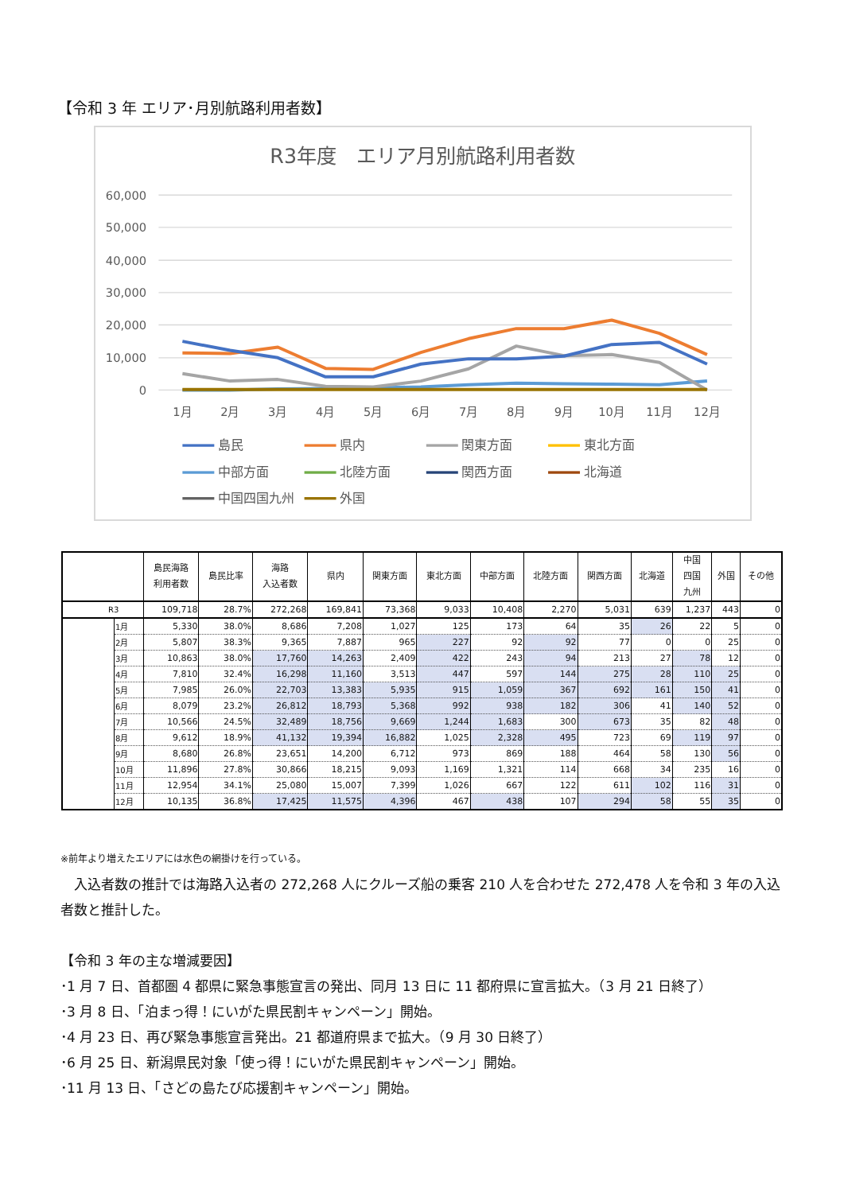【令和 3 年 エリア･月別航路利用者数】
R3年度　エリア月別航路利用者数
60,000
50,000
40,000
30,000
20,000
10,000
0
1月
2月
3月
4月
5月
6月
7月
8月
9月
10月
11月
12月
島民
県内
関東方面
東北方面
中部方面
北陸方面
関西方面
北海道
中国四国九州
外国
| | | 島民海路 利用者数 | 島民比率 | 海路 入込者数 | 県内 | 関東方面 | 東北方面 | 中部方面 | 北陸方面 | 関西方面 | 北海道 | 中国 四国 九州 | 外国 | その他 |
| --- | --- | --- | --- | --- | --- | --- | --- | --- | --- | --- | --- | --- | --- | --- |
| R3 | | 109,718 | 28.7% | 272,268 | 169,841 | 73,368 | 9,033 | 10,408 | 2,270 | 5,031 | 639 | 1,237 | 443 | 0 |
| | 1月 | 5,330 | 38.0% | 8,686 | 7,208 | 1,027 | 125 | 173 | 64 | 35 | 26 | 22 | 5 | 0 |
| | 2月 | 5,807 | 38.3% | 9,365 | 7,887 | 965 | 227 | 92 | 92 | 77 | 0 | 0 | 25 | 0 |
| | 3月 | 10,863 | 38.0% | 17,760 | 14,263 | 2,409 | 422 | 243 | 94 | 213 | 27 | 78 | 12 | 0 |
| | 4月 | 7,810 | 32.4% | 16,298 | 11,160 | 3,513 | 447 | 597 | 144 | 275 | 28 | 110 | 25 | 0 |
| | 5月 | 7,985 | 26.0% | 22,703 | 13,383 | 5,935 | 915 | 1,059 | 367 | 692 | 161 | 150 | 41 | 0 |
| | 6月 | 8,079 | 23.2% | 26,812 | 18,793 | 5,368 | 992 | 938 | 182 | 306 | 41 | 140 | 52 | 0 |
| | 7月 | 10,566 | 24.5% | 32,489 | 18,756 | 9,669 | 1,244 | 1,683 | 300 | 673 | 35 | 82 | 48 | 0 |
| | 8月 | 9,612 | 18.9% | 41,132 | 19,394 | 16,882 | 1,025 | 2,328 | 495 | 723 | 69 | 119 | 97 | 0 |
| | 9月 | 8,680 | 26.8% | 23,651 | 14,200 | 6,712 | 973 | 869 | 188 | 464 | 58 | 130 | 56 | 0 |
| | 10月 | 11,896 | 27.8% | 30,866 | 18,215 | 9,093 | 1,169 | 1,321 | 114 | 668 | 34 | 235 | 16 | 0 |
| | 11月 | 12,954 | 34.1% | 25,080 | 15,007 | 7,399 | 1,026 | 667 | 122 | 611 | 102 | 116 | 31 | 0 |
| | 12月 | 10,135 | 36.8% | 17,425 | 11,575 | 4,396 | 467 | 438 | 107 | 294 | 58 | 55 | 35 | 0 |
※前年より増えたエリアには水色の網掛けを行っている。
　入込者数の推計では海路入込者の 272,268 人にクルーズ船の乗客 210 人を合わせた 272,478 人を令和 3 年の入込者数と推計した。
【令和 3 年の主な増減要因】
･1 月 7 日、首都圏 4 都県に緊急事態宣言の発出、同月 13 日に 11 都府県に宣言拡大。（3 月 21 日終了）
･3 月 8 日、「泊まっ得！にいがた県民割キャンペーン」開始。
･4 月 23 日、再び緊急事態宣言発出。21 都道府県まで拡大。（9 月 30 日終了）
･6 月 25 日、新潟県民対象「使っ得！にいがた県民割キャンペーン」開始。
･11 月 13 日、「さどの島たび応援割キャンペーン」開始。